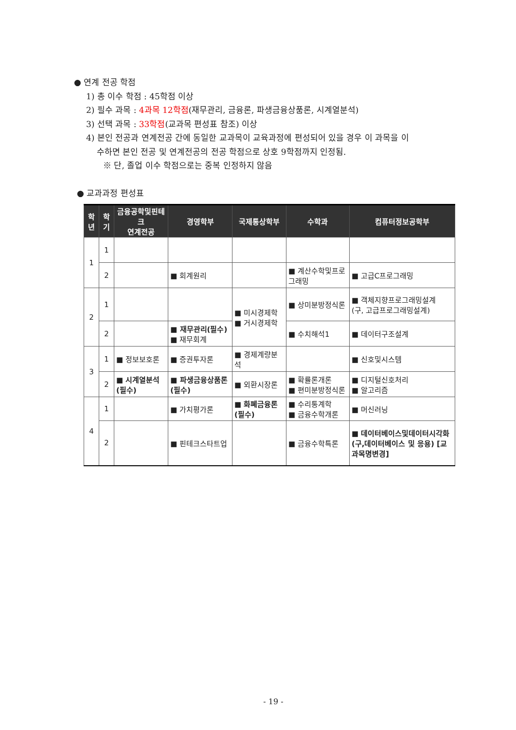● 연계 전공 학점
1) 총 이수 학점 : 45학점 이상
2) 필수 과목 : 4과목 12학점(재무관리, 금융론, 파생금융상품론, 시계열분석)
3) 선택 과목 : 33학점(교과목 편성표 참조) 이상
4) 본인 전공과 연계전공 간에 동일한 교과목이 교육과정에 편성되어 있을 경우 이 과목을 이
수하면 본인 전공 및 연계전공의 전공 학점으로 상호 9학점까지 인정됨.
※ 단, 졸업 이수 학점으로는 중복 인정하지 않음
● 교과과정 편성표
| 학 년 | 학 기 | 금융공학및핀테크 연계전공 | 경영학부 | 국제통상학부 | 수학과 | 컴퓨터정보공학부 |
| --- | --- | --- | --- | --- | --- | --- |
| 1 | 1 | | | | | |
| | 2 | | ■ 회계원리 | | ■ 계산수학및프로그래밍 | ■ 고급C프로그래밍 |
| 2 | 1 | | | ■ 미시경제학 ■ 거시경제학 | ■ 상미분방정식론 | ■ 객체지향프로그래밍설계 (구, 고급프로그래밍설계) |
| | 2 | | ■ 재무관리(필수) ■ 재무회계 | | ■ 수치해석1 | ■ 데이터구조설계 |
| 3 | 1 | ■ 정보보호론 | ■ 증권투자론 | ■ 경제계량분석 | | ■ 신호및시스템 |
| | 2 | ■ 시계열분석(필수) | ■ 파생금융상품론(필수) | ■ 외환시장론 | ■ 확률론개론 ■ 편미분방정식론 | ■ 디지털신호처리 ■ 알고리즘 |
| 4 | 1 | | ■ 가치평가론 | ■ 화폐금융론(필수) | ■ 수리통계학 ■ 금융수학개론 | ■ 머신러닝 |
| | 2 | | ■ 핀테크스타트업 | | ■ 금융수학특론 | ■ 데이터베이스및데이터시각화 (구,데이터베이스 및 응용) [교과목명변경] |
- 19 -